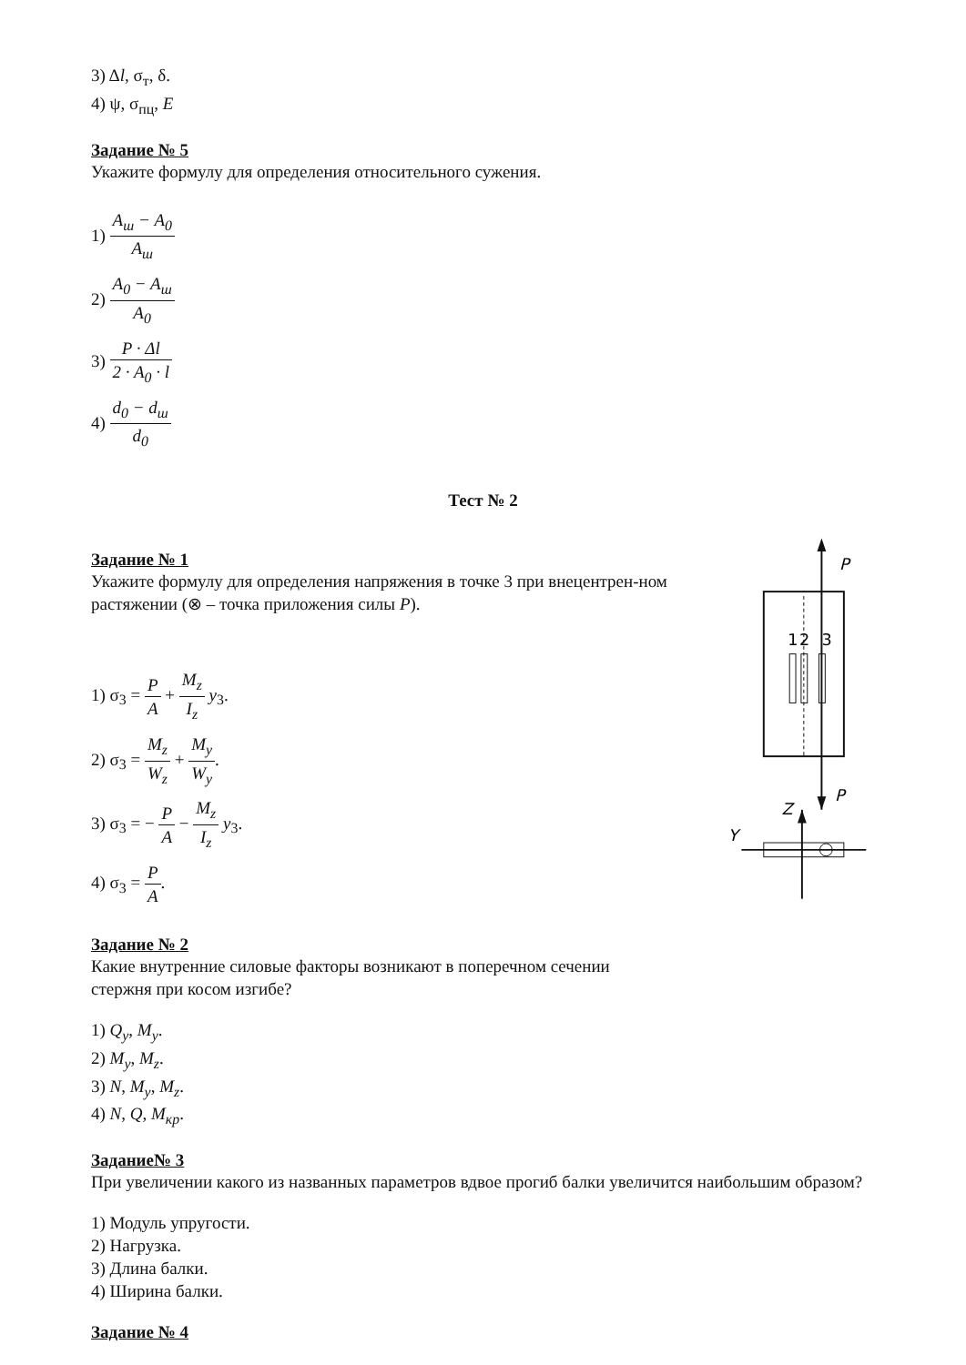3) Δl, σ<sub>т</sub>, δ.
4) ψ, σ<sub>пц</sub>, E
Задание № 5
Укажите формулу для определения относительного сужения.
1) A<sub>ш</sub> − A<sub>0</sub> A<sub>ш</sub>
2) A<sub>0</sub> − A<sub>ш</sub> A<sub>0</sub>
3) P · Δl 2 · A<sub>0</sub> · l
4) d<sub>0</sub> − d<sub>ш</sub> d<sub>0</sub>
Тест № 2
Задание № 1
Укажите формулу для определения напряжения в точке 3 при внецентрен-ном растяжении (⊗ – точка приложения силы P).
1) σ<sub>3</sub> = P A + M<sub>z</sub> I<sub>z</sub> y<sub>3</sub>.
2) σ<sub>3</sub> = M<sub>z</sub> W<sub>z</sub> + M<sub>y</sub> W<sub>y</sub>.
3) σ<sub>3</sub> = − P A − M<sub>z</sub> I<sub>z</sub> y<sub>3</sub>.
4) σ<sub>3</sub> = P A.
P
1
2
3
P
Z
Y
Задание № 2
Какие внутренние силовые факторы возникают в поперечном сечении
стержня при косом изгибе?
1) Q<sub>y</sub>, M<sub>y</sub>.
2) M<sub>y</sub>, M<sub>z</sub>.
3) N, M<sub>y</sub>, M<sub>z</sub>.
4) N, Q, M<sub>кр</sub>.
Задание№ 3
При увеличении какого из названных параметров вдвое прогиб балки увеличится наибольшим образом?
1) Модуль упругости.
2) Нагрузка.
3) Длина балки.
4) Ширина балки.
Задание № 4